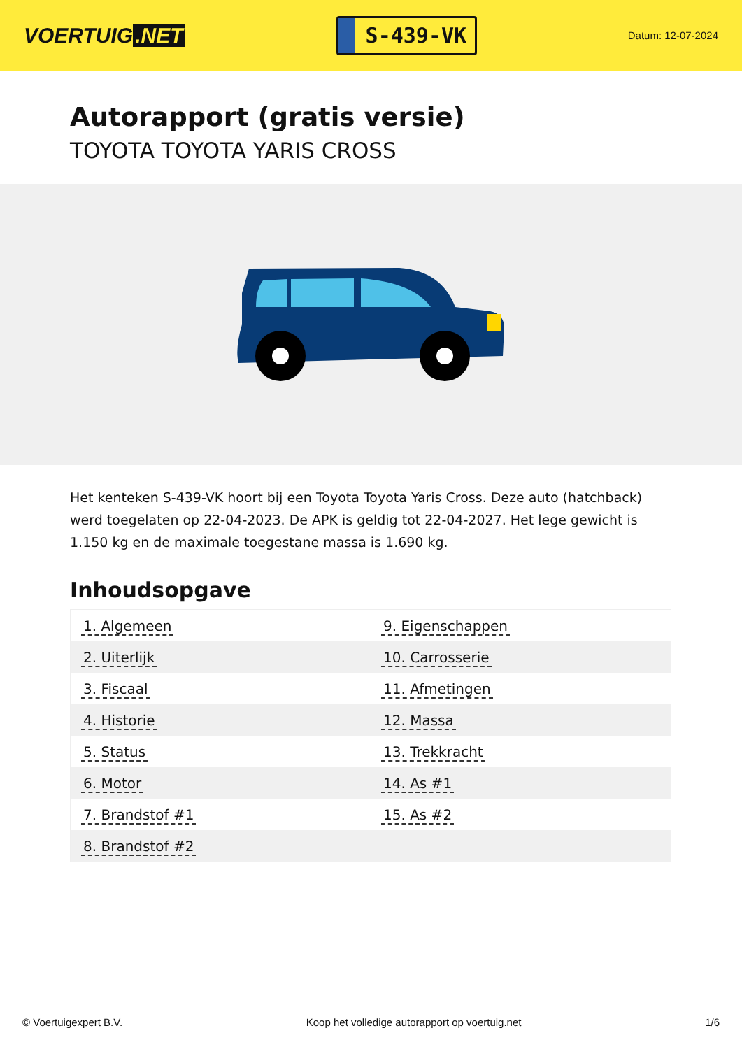VOERTUIG.NET
S-439-VK
Datum: 12-07-2024
Autorapport (gratis versie)
TOYOTA TOYOTA YARIS CROSS
Het kenteken S-439-VK hoort bij een Toyota Toyota Yaris Cross. Deze auto (hatchback) werd toegelaten op 22-04-2023. De APK is geldig tot 22-04-2027. Het lege gewicht is 1.150 kg en de maximale toegestane massa is 1.690 kg.
Inhoudsopgave
| 1. Algemeen | 9. Eigenschappen |
| 2. Uiterlijk | 10. Carrosserie |
| 3. Fiscaal | 11. Afmetingen |
| 4. Historie | 12. Massa |
| 5. Status | 13. Trekkracht |
| 6. Motor | 14. As #1 |
| 7. Brandstof #1 | 15. As #2 |
| 8. Brandstof #2 | |
© Voertuigexpert B.V. Koop het volledige autorapport op voertuig.net 1/6